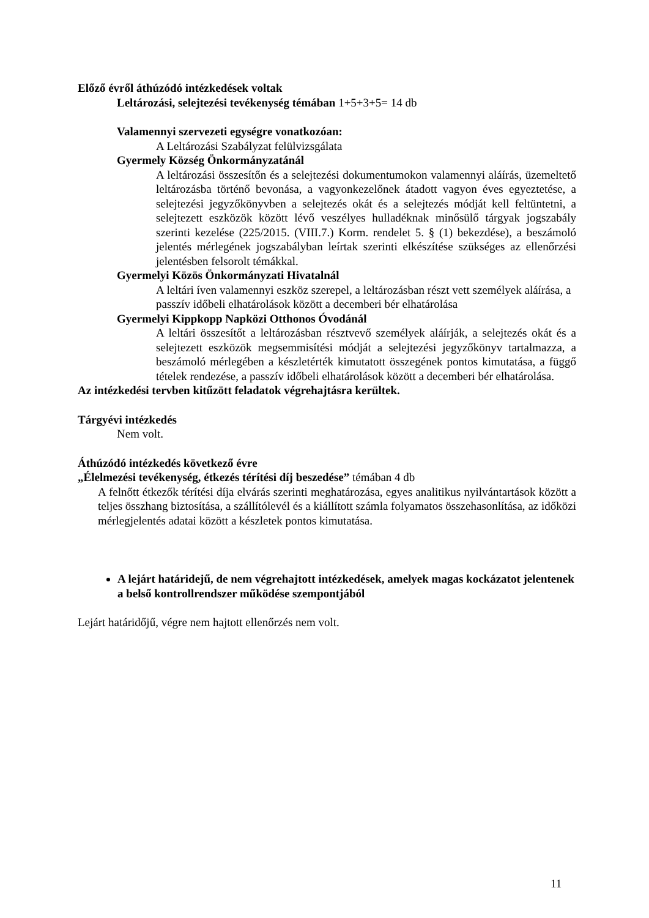Előző évről áthúzódó intézkedések voltak
Leltározási, selejtezési tevékenység témában 1+5+3+5= 14 db
Valamennyi szervezeti egységre vonatkozóan:
A Leltározási Szabályzat felülvizsgálata
Gyermely Község Önkormányzatánál
A leltározási összesítőn és a selejtezési dokumentumokon valamennyi aláírás, üzemeltető leltározásba történő bevonása, a vagyonkezelőnek átadott vagyon éves egyeztetése, a selejtezési jegyzőkönyvben a selejtezés okát és a selejtezés módját kell feltüntetni, a selejtezett eszközök között lévő veszélyes hulladéknak minősülő tárgyak jogszabály szerinti kezelése (225/2015. (VIII.7.) Korm. rendelet 5. § (1) bekezdése), a beszámoló jelentés mérlegének jogszabályban leírtak szerinti elkészítése szükséges az ellenőrzési jelentésben felsorolt témákkal.
Gyermelyi Közös Önkormányzati Hivatalnál
A leltári íven valamennyi eszköz szerepel, a leltározásban részt vett személyek aláírása, a passzív időbeli elhatárolások között a decemberi bér elhatárolása
Gyermelyi Kippkopp Napközi Otthonos Óvodánál
A leltári összesítőt a leltározásban résztvevő személyek aláírják, a selejtezés okát és a selejtezett eszközök megsemmisítési módját a selejtezési jegyzőkönyv tartalmazza, a beszámoló mérlegében a készletérték kimutatott összegének pontos kimutatása, a függő tételek rendezése, a passzív időbeli elhatárolások között a decemberi bér elhatárolása.
Az intézkedési tervben kitűzött feladatok végrehajtásra kerültek.
Tárgyévi intézkedés
Nem volt.
Áthúzódó intézkedés következő évre
„Élelmezési tevékenység, étkezés térítési díj beszedése” témában 4 db
A felnőtt étkezők térítési díja elvárás szerinti meghatározása, egyes analitikus nyilvántartások között a teljes összhang biztosítása, a szállítólevél és a kiállított számla folyamatos összehasonlítása, az időközi mérlegjelentés adatai között a készletek pontos kimutatása.
A lejárt határidejű, de nem végrehajtott intézkedések, amelyek magas kockázatot jelentenek a belső kontrollrendszer működése szempontjából
Lejárt határidőjű, végre nem hajtott ellenőrzés nem volt.
11